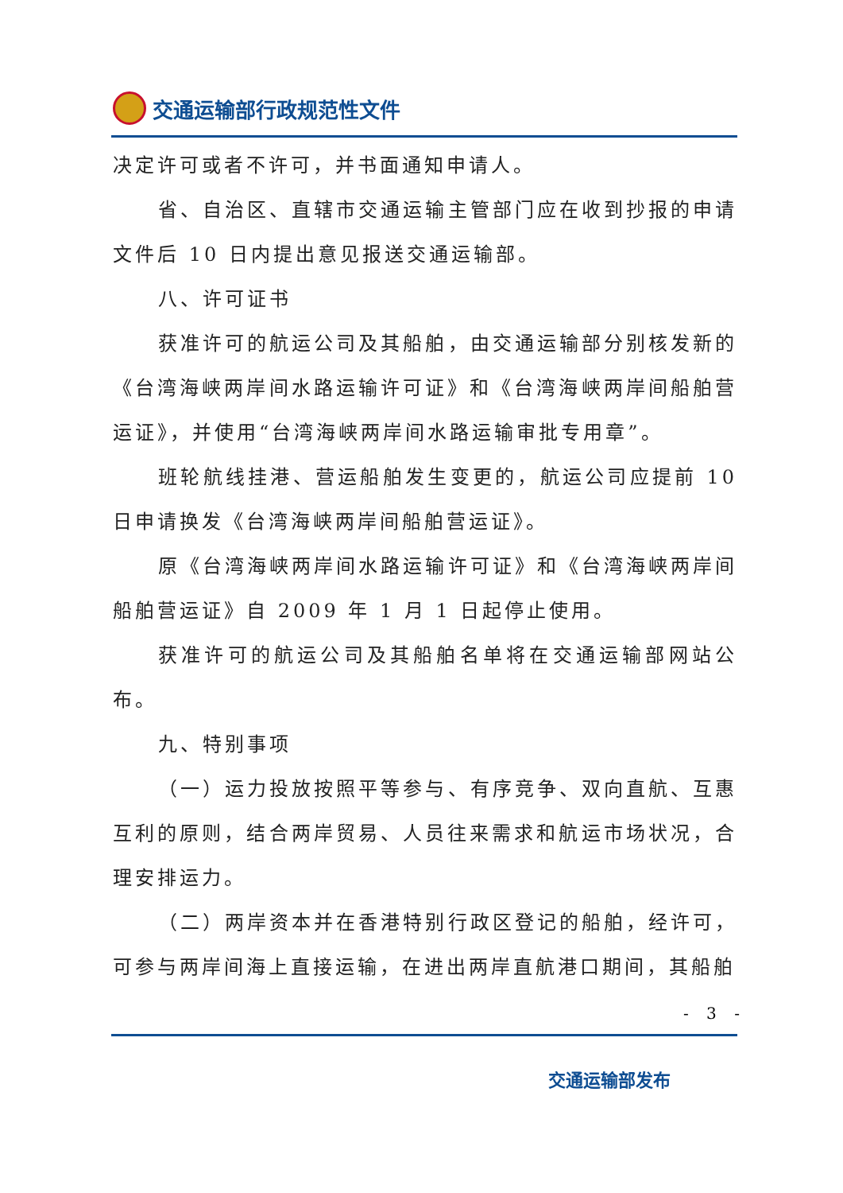交通运输部行政规范性文件
决定许可或者不许可，并书面通知申请人。
省、自治区、直辖市交通运输主管部门应在收到抄报的申请文件后 10 日内提出意见报送交通运输部。
八、许可证书
获准许可的航运公司及其船舶，由交通运输部分别核发新的《台湾海峡两岸间水路运输许可证》和《台湾海峡两岸间船舶营运证》，并使用“台湾海峡两岸间水路运输审批专用章”。
班轮航线挂港、营运船舶发生变更的，航运公司应提前 10 日申请换发《台湾海峡两岸间船舶营运证》。
原《台湾海峡两岸间水路运输许可证》和《台湾海峡两岸间船舶营运证》自 2009 年 1 月 1 日起停止使用。
获准许可的航运公司及其船舶名单将在交通运输部网站公布。
九、特别事项
（一）运力投放按照平等参与、有序竞争、双向直航、互惠互利的原则，结合两岸贸易、人员往来需求和航运市场状况，合理安排运力。
（二）两岸资本并在香港特别行政区登记的船舶，经许可，可参与两岸间海上直接运输，在进出两岸直航港口期间，其船舶
- 3 -
交通运输部发布